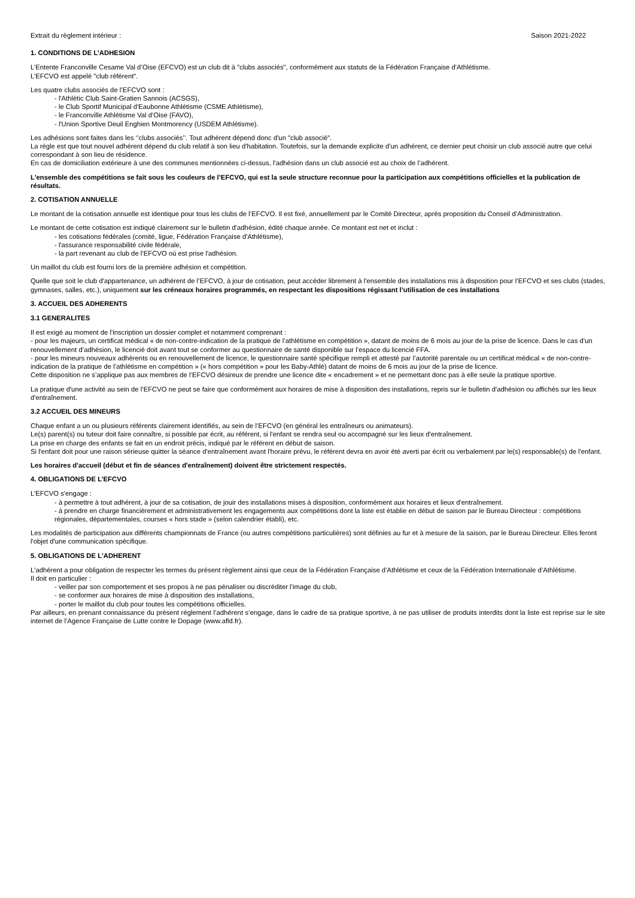Extrait du règlement intérieur : Saison 2021-2022
1. CONDITIONS DE L’ADHESION
L’Entente Franconville Cesame Val d’Oise (EFCVO) est un club dit à "clubs associés", conformément aux statuts de la Fédération Française d'Athlétisme.
L’EFCVO est appelé "club référent".
Les quatre clubs associés de l’EFCVO sont :
- l'Athlétic Club Saint-Gratien Sannois (ACSGS),
- le Club Sportif Municipal d'Eaubonne Athlétisme (CSME Athlétisme),
- le Franconville Athlétisme Val d’Oise (FAVO),
- l'Union Sportive Deuil Enghien Montmorency (USDEM Athlétisme).
Les adhésions sont faites dans les ‘’clubs associés’’. Tout adhérent dépend donc d'un "club associé".
La règle est que tout nouvel adhérent dépend du club relatif à son lieu d'habitation. Toutefois, sur la demande explicite d’un adhérent, ce dernier peut choisir un club associé autre que celui correspondant à son lieu de résidence.
En cas de domiciliation extérieure à une des communes mentionnées ci-dessus, l'adhésion dans un club associé est au choix de l’adhérent.
L'ensemble des compétitions se fait sous les couleurs de l’EFCVO, qui est la seule structure reconnue pour la participation aux compétitions officielles et la publication de résultats.
2. COTISATION ANNUELLE
Le montant de la cotisation annuelle est identique pour tous les clubs de l’EFCVO. Il est fixé, annuellement par le Comité Directeur, après proposition du Conseil d’Administration.
Le montant de cette cotisation est indiqué clairement sur le bulletin d'adhésion, édité chaque année. Ce montant est net et inclut :
- les cotisations fédérales (comité, ligue, Fédération Française d'Athlétisme),
- l'assurance responsabilité civile fédérale,
- la part revenant au club de l’EFCVO où est prise l'adhésion.
Un maillot du club est fourni lors de la première adhésion et compétition.
Quelle que soit le club d'appartenance, un adhérent de l’EFCVO, à jour de cotisation, peut accéder librement à l'ensemble des installations mis à disposition pour l’EFCVO et ses clubs (stades, gymnases, salles, etc.), uniquement sur les créneaux horaires programmés, en respectant les dispositions régissant l’utilisation de ces installations
3. ACCUEIL DES ADHERENTS
3.1 GENERALITES
Il est exigé au moment de l'inscription un dossier complet et notamment comprenant :
- pour les majeurs, un certificat médical « de non-contre-indication de la pratique de l’athlétisme en compétition », datant de moins de 6 mois au jour de la prise de licence. Dans le cas d’un renouvellement d’adhésion, le licencié doit avant tout se conformer au questionnaire de santé disponible sur l’espace du licencié FFA.
- pour les mineurs nouveaux adhérents ou en renouvellement de licence, le questionnaire santé spécifique rempli et attesté par l’autorité parentale ou un certificat médical « de non-contre-indication de la pratique de l’athlétisme en compétition » (« hors compétition » pour les Baby-Athlé) datant de moins de 6 mois au jour de la prise de licence.
Cette disposition ne s’applique pas aux membres de l’EFCVO désireux de prendre une licence dite « encadrement » et ne permettant donc pas à elle seule la pratique sportive.
La pratique d'une activité au sein de l’EFCVO ne peut se faire que conformément aux horaires de mise à disposition des installations, repris sur le bulletin d'adhésion ou affichés sur les lieux d'entraînement.
3.2 ACCUEIL DES MINEURS
Chaque enfant a un ou plusieurs référents clairement identifiés, au sein de l’EFCVO (en général les entraîneurs ou animateurs).
Le(s) parent(s) ou tuteur doit faire connaître, si possible par écrit, au référent, si l'enfant se rendra seul ou accompagné sur les lieux d'entraînement.
La prise en charge des enfants se fait en un endroit précis, indiqué par le référent en début de saison.
Si l'enfant doit pour une raison sérieuse quitter la séance d'entraînement avant l'horaire prévu, le référent devra en avoir été averti par écrit ou verbalement par le(s) responsable(s) de l'enfant.
Les horaires d'accueil (début et fin de séances d'entraînement) doivent être strictement respectés.
4. OBLIGATIONS DE L’EFCVO
L’EFCVO s'engage :
- à permettre à tout adhérent, à jour de sa cotisation, de jouir des installations mises à disposition, conformément aux horaires et lieux d'entraînement.
- à prendre en charge financièrement et administrativement les engagements aux compétitions dont la liste est établie en début de saison par le Bureau Directeur : compétitions régionales, départementales, courses « hors stade » (selon calendrier établi), etc.
Les modalités de participation aux différents championnats de France (ou autres compétitions particulières) sont définies au fur et à mesure de la saison, par le Bureau Directeur. Elles feront l'objet d'une communication spécifique.
5. OBLIGATIONS DE L'ADHERENT
L'adhérent a pour obligation de respecter les termes du présent règlement ainsi que ceux de la Fédération Française d’Athlétisme et ceux de la Fédération Internationale d’Athlétisme.
Il doit en particulier :
- veiller par son comportement et ses propos à ne pas pénaliser ou discréditer l’image du club,
- se conformer aux horaires de mise à disposition des installations,
- porter le maillot du club pour toutes les compétitions officielles.
Par ailleurs, en prenant connaissance du présent règlement l’adhérent s’engage, dans le cadre de sa pratique sportive, à ne pas utiliser de produits interdits dont la liste est reprise sur le site internet de l’Agence Française de Lutte contre le Dopage (www.afld.fr).